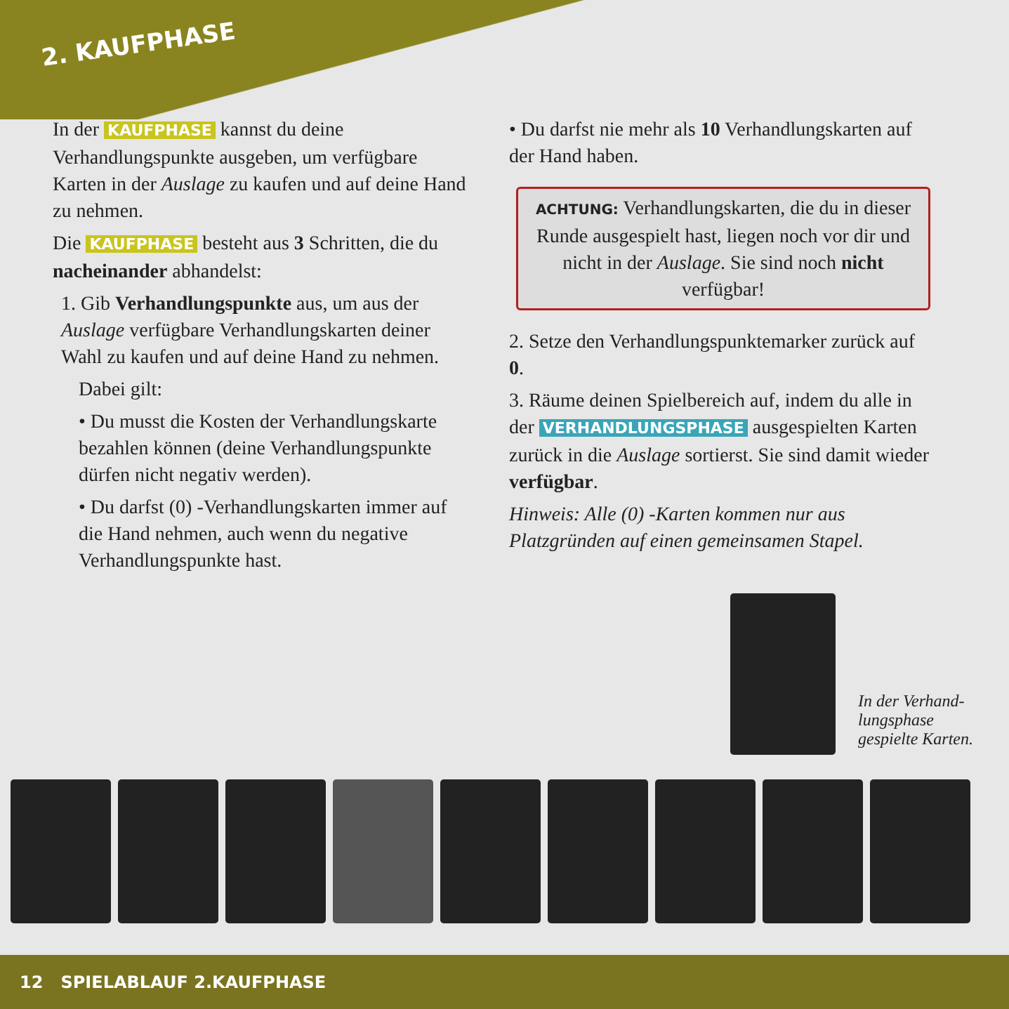2. KAUFPHASE
In der KAUFPHASE kannst du deine Verhandlungspunkte ausgeben, um verfügbare Karten in der Auslage zu kaufen und auf deine Hand zu nehmen.
Die KAUFPHASE besteht aus 3 Schritten, die du nacheinander abhandelst:
1. Gib Verhandlungspunkte aus, um aus der Auslage verfügbare Verhandlungskarten deiner Wahl zu kaufen und auf deine Hand zu nehmen.
Dabei gilt:
• Du musst die Kosten der Verhandlungskarte bezahlen können (deine Verhandlungspunkte dürfen nicht negativ werden).
• Du darfst (0) -Verhandlungskarten immer auf die Hand nehmen, auch wenn du negative Verhandlungspunkte hast.
• Du darfst nie mehr als 10 Verhandlungskarten auf der Hand haben.
ACHTUNG: Verhandlungskarten, die du in dieser Runde ausgespielt hast, liegen noch vor dir und nicht in der Auslage. Sie sind noch nicht verfügbar!
2. Setze den Verhandlungspunktemarker zurück auf 0.
3. Räume deinen Spielbereich auf, indem du alle in der VERHANDLUNGSPHASE ausgespielten Karten zurück in die Auslage sortierst. Sie sind damit wieder verfügbar.
Hinweis: Alle (0) -Karten kommen nur aus Platzgründen auf einen gemeinsamen Stapel.
In der Verhand-
lungsphase
gespielte Karten.
12 SPIELABLAUF 2.KAUFPHASE